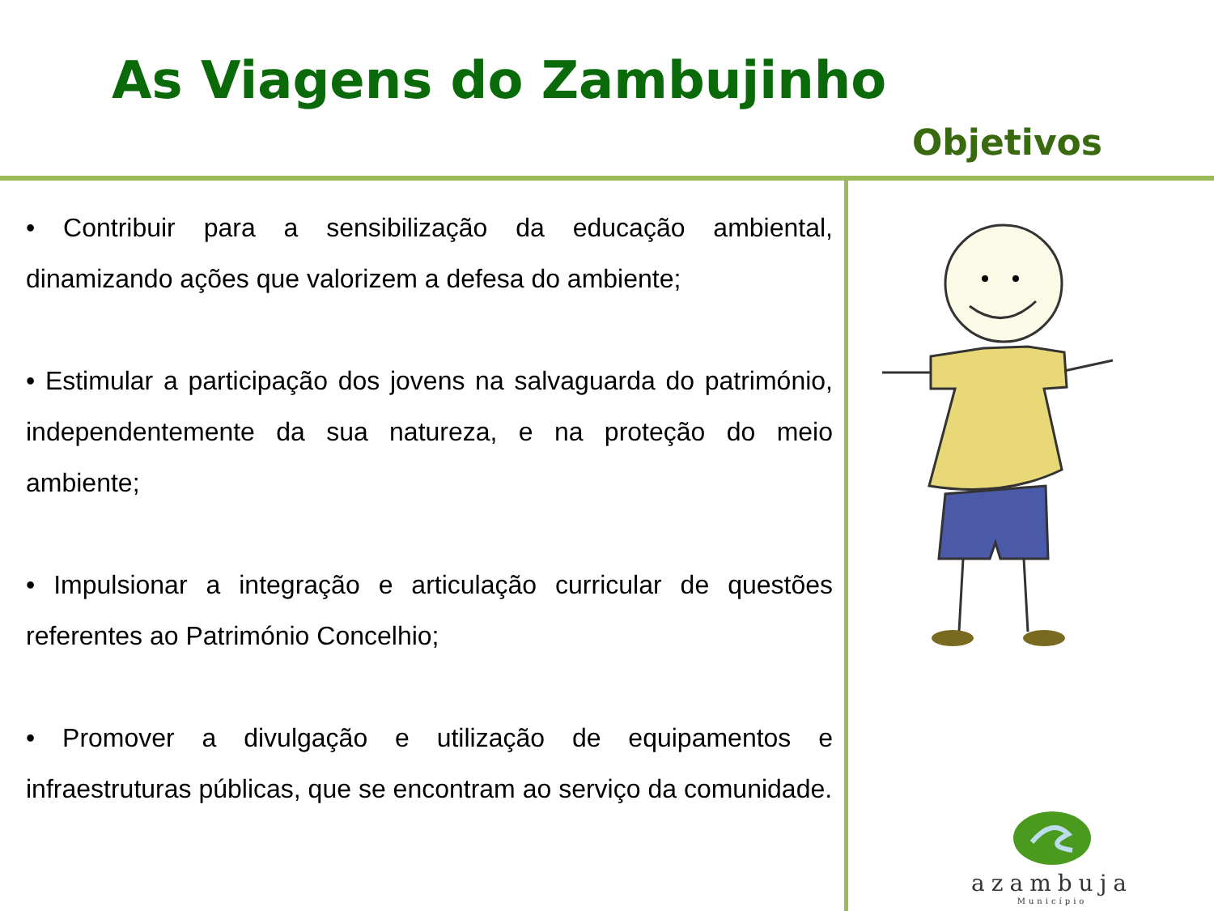As Viagens do Zambujinho
Objetivos
• Contribuir para a sensibilização da educação ambiental, dinamizando ações que valorizem a defesa do ambiente;
• Estimular a participação dos jovens na salvaguarda do património, independentemente da sua natureza, e na proteção do meio ambiente;
• Impulsionar a integração e articulação curricular de questões referentes ao Património Concelhio;
• Promover a divulgação e utilização de equipamentos e infraestruturas públicas, que se encontram ao serviço da comunidade.
azambuja
Município